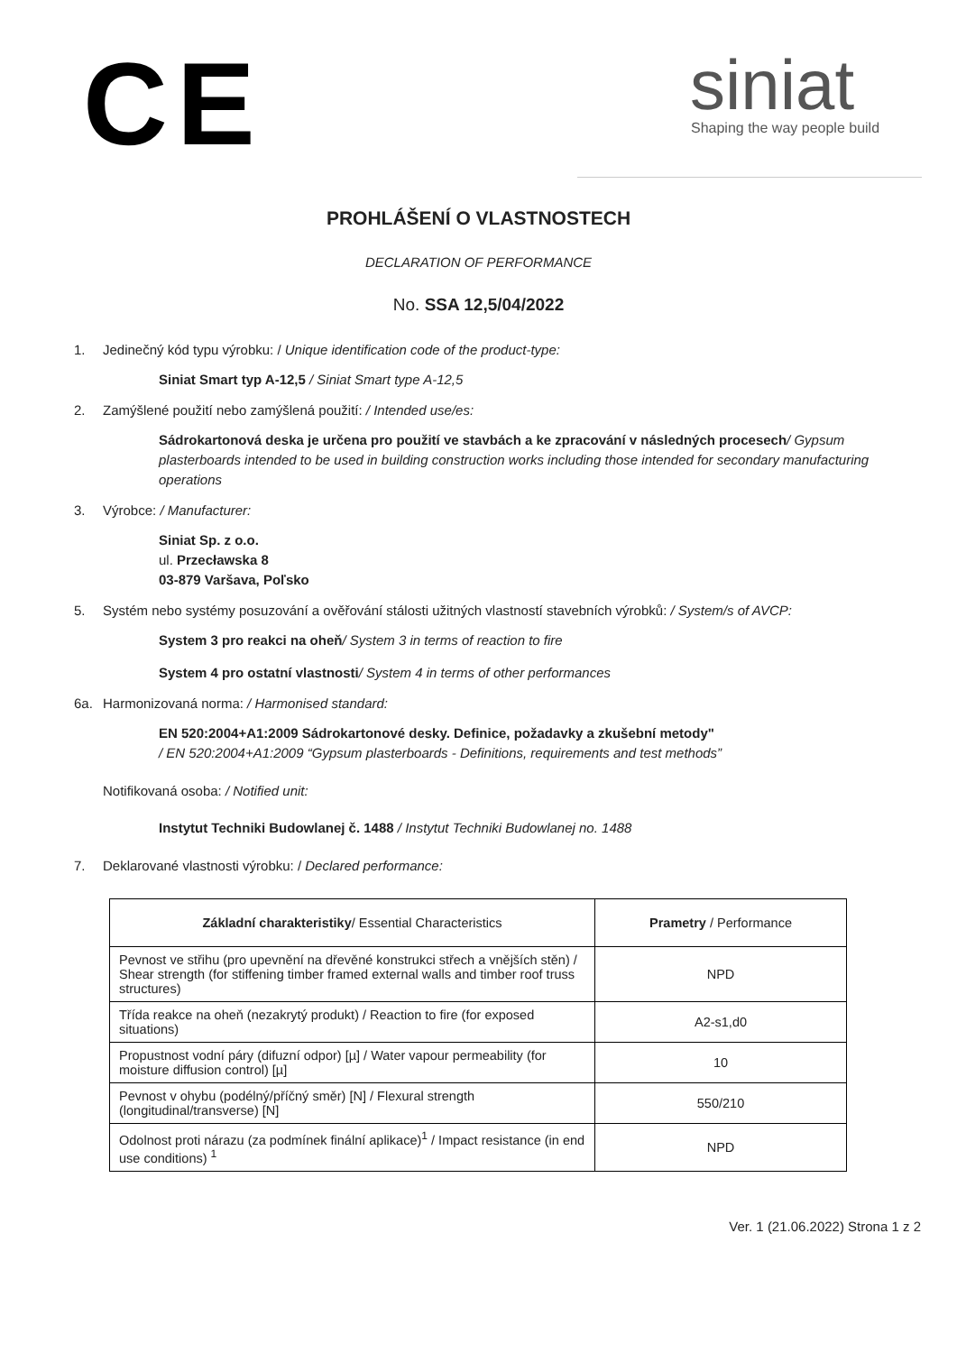CE
siniat
Shaping the way people build
PROHLÁŠENÍ O VLASTNOSTECH
DECLARATION OF PERFORMANCE
No. SSA 12,5/04/2022
1. Jedinečný kód typu výrobku: / Unique identification code of the product-type:
Siniat Smart typ A-12,5 / Siniat Smart type A-12,5
2. Zamýšlené použití nebo zamýšlená použití: / Intended use/es:
Sádrokartonová deska je určena pro použití ve stavbách a ke zpracování v následných procesech/ Gypsum plasterboards intended to be used in building construction works including those intended for secondary manufacturing operations
3. Výrobce: / Manufacturer:
Siniat Sp. z o.o.
ul. Przecławska 8
03-879 Varšava, Poľsko
5. Systém nebo systémy posuzování a ověřování stálosti užitných vlastností stavebních výrobků: / System/s of AVCP:
System 3 pro reakci na oheň/ System 3 in terms of reaction to fire
System 4 pro ostatní vlastnosti/ System 4 in terms of other performances
6a. Harmonizovaná norma: / Harmonised standard:
EN 520:2004+A1:2009 Sádrokartonové desky. Definice, požadavky a zkušební metody"
/ EN 520:2004+A1:2009 “Gypsum plasterboards - Definitions, requirements and test methods”
Notifikovaná osoba: / Notified unit:
Instytut Techniki Budowlanej č. 1488 / Instytut Techniki Budowlanej no. 1488
7. Deklarované vlastnosti výrobku: / Declared performance:
| Základní charakteristiky / Essential Characteristics | Prametry / Performance |
| --- | --- |
| Pevnost ve střihu (pro upevnění na dřevěné konstrukci střech a vnějších stěn) / Shear strength (for stiffening timber framed external walls and timber roof truss structures) | NPD |
| Třída reakce na oheň (nezakrytý produkt) / Reaction to fire (for exposed situations) | A2-s1,d0 |
| Propustnost vodní páry (difuzní odpor) [µ] / Water vapour permeability (for moisture diffusion control) [µ] | 10 |
| Pevnost v ohybu (podélný/příčný směr) [N] / Flexural strength (longitudinal/transverse) [N] | 550/210 |
| Odolnost proti nárazu (za podmínek finální aplikace)<sup>1</sup> / Impact resistance (in end use conditions) <sup>1</sup> | NPD |
Ver. 1 (21.06.2022) Strona 1 z 2